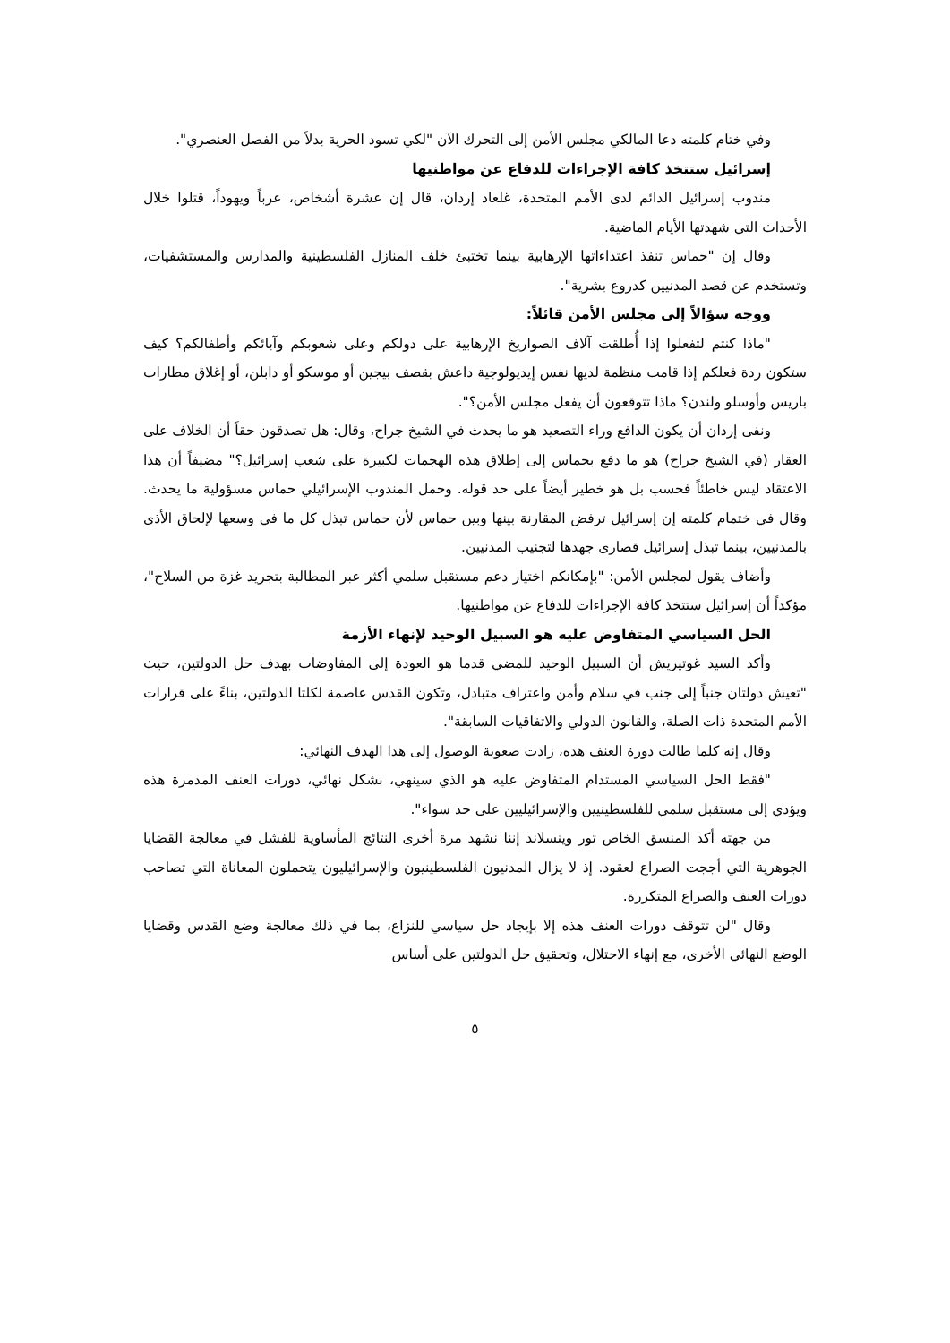وفي ختام كلمته دعا المالكي مجلس الأمن إلى التحرك الآن "لكي تسود الحرية بدلاً من الفصل العنصري".
إسرائيل ستتخذ كافة الإجراءات للدفاع عن مواطنيها
مندوب إسرائيل الدائم لدى الأمم المتحدة، غلعاد إردان، قال إن عشرة أشخاص، عرباً ويهوداً، قتلوا خلال الأحداث التي شهدتها الأيام الماضية.
وقال إن "حماس تنفذ اعتداءاتها الإرهابية بينما تختبئ خلف المنازل الفلسطينية والمدارس والمستشفيات، وتستخدم عن قصد المدنيين كدروع بشرية".
ووجه سؤالاً إلى مجلس الأمن قائلاً:
"ماذا كنتم لتفعلوا إذا أُطلقت آلاف الصواريخ الإرهابية على دولكم وعلى شعوبكم وآبائكم وأطفالكم؟ كيف ستكون ردة فعلكم إذا قامت منظمة لديها نفس إيديولوجية داعش بقصف بيجين أو موسكو أو دابلن، أو إغلاق مطارات باريس وأوسلو ولندن؟ ماذا تتوقعون أن يفعل مجلس الأمن؟".
ونفى إردان أن يكون الدافع وراء التصعيد هو ما يحدث في الشيخ جراح، وقال: هل تصدقون حقاً أن الخلاف على العقار (في الشيخ جراح) هو ما دفع بحماس إلى إطلاق هذه الهجمات لكبيرة على شعب إسرائيل؟" مضيفاً أن هذا الاعتقاد ليس خاطئاً فحسب بل هو خطير أيضاً على حد قوله. وحمل المندوب الإسرائيلي حماس مسؤولية ما يحدث. وقال في ختمام كلمته إن إسرائيل ترفض المقارنة بينها وبين حماس لأن حماس تبذل كل ما في وسعها لإلحاق الأذى بالمدنيين، بينما تبذل إسرائيل قصارى جهدها لتجنيب المدنيين.
وأضاف يقول لمجلس الأمن: "بإمكانكم اختيار دعم مستقبل سلمي أكثر عبر المطالبة بتجريد غزة من السلاح"، مؤكداً أن إسرائيل ستتخذ كافة الإجراءات للدفاع عن مواطنيها.
الحل السياسي المتفاوض عليه هو السبيل الوحيد لإنهاء الأزمة
وأكد السيد غوتيريش أن السبيل الوحيد للمضي قدما هو العودة إلى المفاوضات بهدف حل الدولتين، حيث "تعيش دولتان جنباً إلى جنب في سلام وأمن واعتراف متبادل، وتكون القدس عاصمة لكلتا الدولتين، بناءً على قرارات الأمم المتحدة ذات الصلة، والقانون الدولي والاتفاقيات السابقة".
وقال إنه كلما طالت دورة العنف هذه، زادت صعوبة الوصول إلى هذا الهدف النهائي:
"فقط الحل السياسي المستدام المتفاوض عليه هو الذي سينهي، بشكل نهائي، دورات العنف المدمرة هذه ويؤدي إلى مستقبل سلمي للفلسطينيين والإسرائيليين على حد سواء".
من جهته أكد المنسق الخاص تور وينسلاند إننا نشهد مرة أخرى النتائج المأساوية للفشل في معالجة القضايا الجوهرية التي أججت الصراع لعقود. إذ لا يزال المدنيون الفلسطينيون والإسرائيليون يتحملون المعاناة التي تصاحب دورات العنف والصراع المتكررة.
وقال "لن تتوقف دورات العنف هذه إلا بإيجاد حل سياسي للنزاع، بما في ذلك معالجة وضع القدس وقضايا الوضع النهائي الأخرى، مع إنهاء الاحتلال، وتحقيق حل الدولتين على أساس
٥